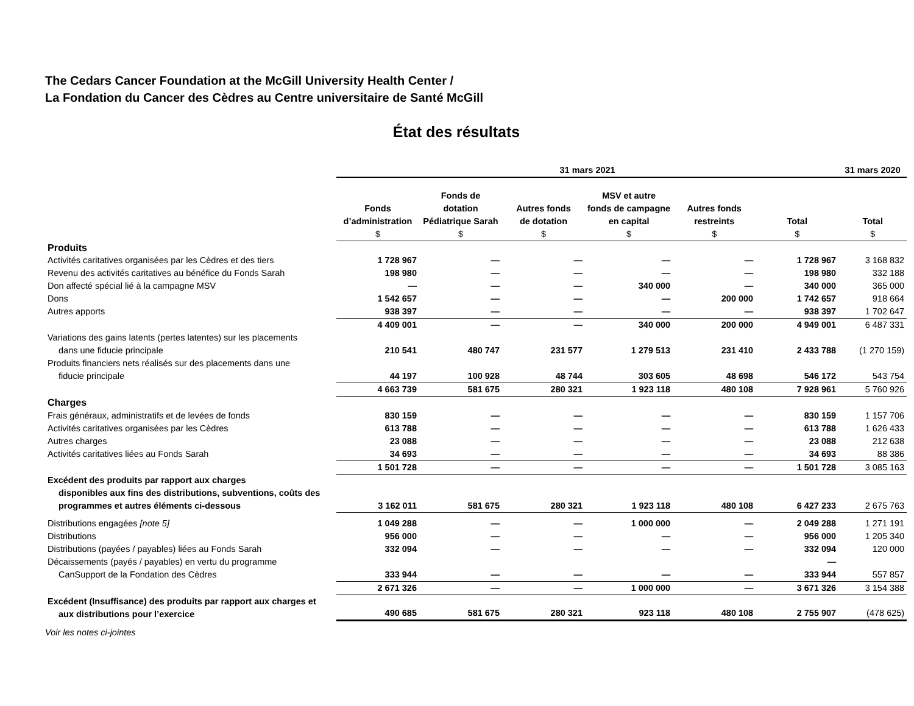The Cedars Cancer Foundation at the McGill University Health Center /
La Fondation du Cancer des Cèdres au Centre universitaire de Santé McGill
État des résultats
| | 31 mars 2021 | | | | | | 31 mars 2020 |
| --- | --- | --- | --- | --- | --- | --- | --- |
| | Fonds d’administration $ | Fonds de dotation Pédiatrique Sarah $ | Autres fonds de dotation $ | MSV et autre fonds de campagne en capital $ | Autres fonds restreints $ | Total $ | Total $ |
| Produits | | | | | | | |
| Activités caritatives organisées par les Cèdres et des tiers | 1 728 967 | — | — | — | — | 1 728 967 | 3 168 832 |
| Revenu des activités caritatives au bénéfice du Fonds Sarah | 198 980 | — | — | — | — | 198 980 | 332 188 |
| Don affecté spécial lié à la campagne MSV | — | — | — | 340 000 | — | 340 000 | 365 000 |
| Dons | 1 542 657 | — | — | — | 200 000 | 1 742 657 | 918 664 |
| Autres apports | 938 397 | — | — | — | — | 938 397 | 1 702 647 |
| | 4 409 001 | — | — | 340 000 | 200 000 | 4 949 001 | 6 487 331 |
| Variations des gains latents (pertes latentes) sur les placements dans une fiducie principale | 210 541 | 480 747 | 231 577 | 1 279 513 | 231 410 | 2 433 788 | (1 270 159) |
| Produits financiers nets réalisés sur des placements dans une fiducie principale | 44 197 | 100 928 | 48 744 | 303 605 | 48 698 | 546 172 | 543 754 |
| | 4 663 739 | 581 675 | 280 321 | 1 923 118 | 480 108 | 7 928 961 | 5 760 926 |
| Charges | | | | | | | |
| Frais généraux, administratifs et de levées de fonds | 830 159 | — | — | — | — | 830 159 | 1 157 706 |
| Activités caritatives organisées par les Cèdres | 613 788 | — | — | — | — | 613 788 | 1 626 433 |
| Autres charges | 23 088 | — | — | — | — | 23 088 | 212 638 |
| Activités caritatives liées au Fonds Sarah | 34 693 | — | — | — | — | 34 693 | 88 386 |
| | 1 501 728 | — | — | — | — | 1 501 728 | 3 085 163 |
| Excédent des produits par rapport aux charges disponibles aux fins des distributions, subventions, coûts des programmes et autres éléments ci-dessous | 3 162 011 | 581 675 | 280 321 | 1 923 118 | 480 108 | 6 427 233 | 2 675 763 |
| Distributions engagées [note 5] | 1 049 288 | — | — | 1 000 000 | — | 2 049 288 | 1 271 191 |
| Distributions | 956 000 | — | — | — | — | 956 000 | 1 205 340 |
| Distributions (payées / payables) liées au Fonds Sarah | 332 094 | — | — | — | — | 332 094 | 120 000 |
| Décaissements (payés / payables) en vertu du programme CanSupport de la Fondation des Cèdres | 333 944 | — | — | — | — | — 333 944 | 557 857 |
| | 2 671 326 | — | — | 1 000 000 | — | 3 671 326 | 3 154 388 |
| Excédent (Insuffisance) des produits par rapport aux charges et aux distributions pour l’exercice | 490 685 | 581 675 | 280 321 | 923 118 | 480 108 | 2 755 907 | (478 625) |
Voir les notes ci-jointes